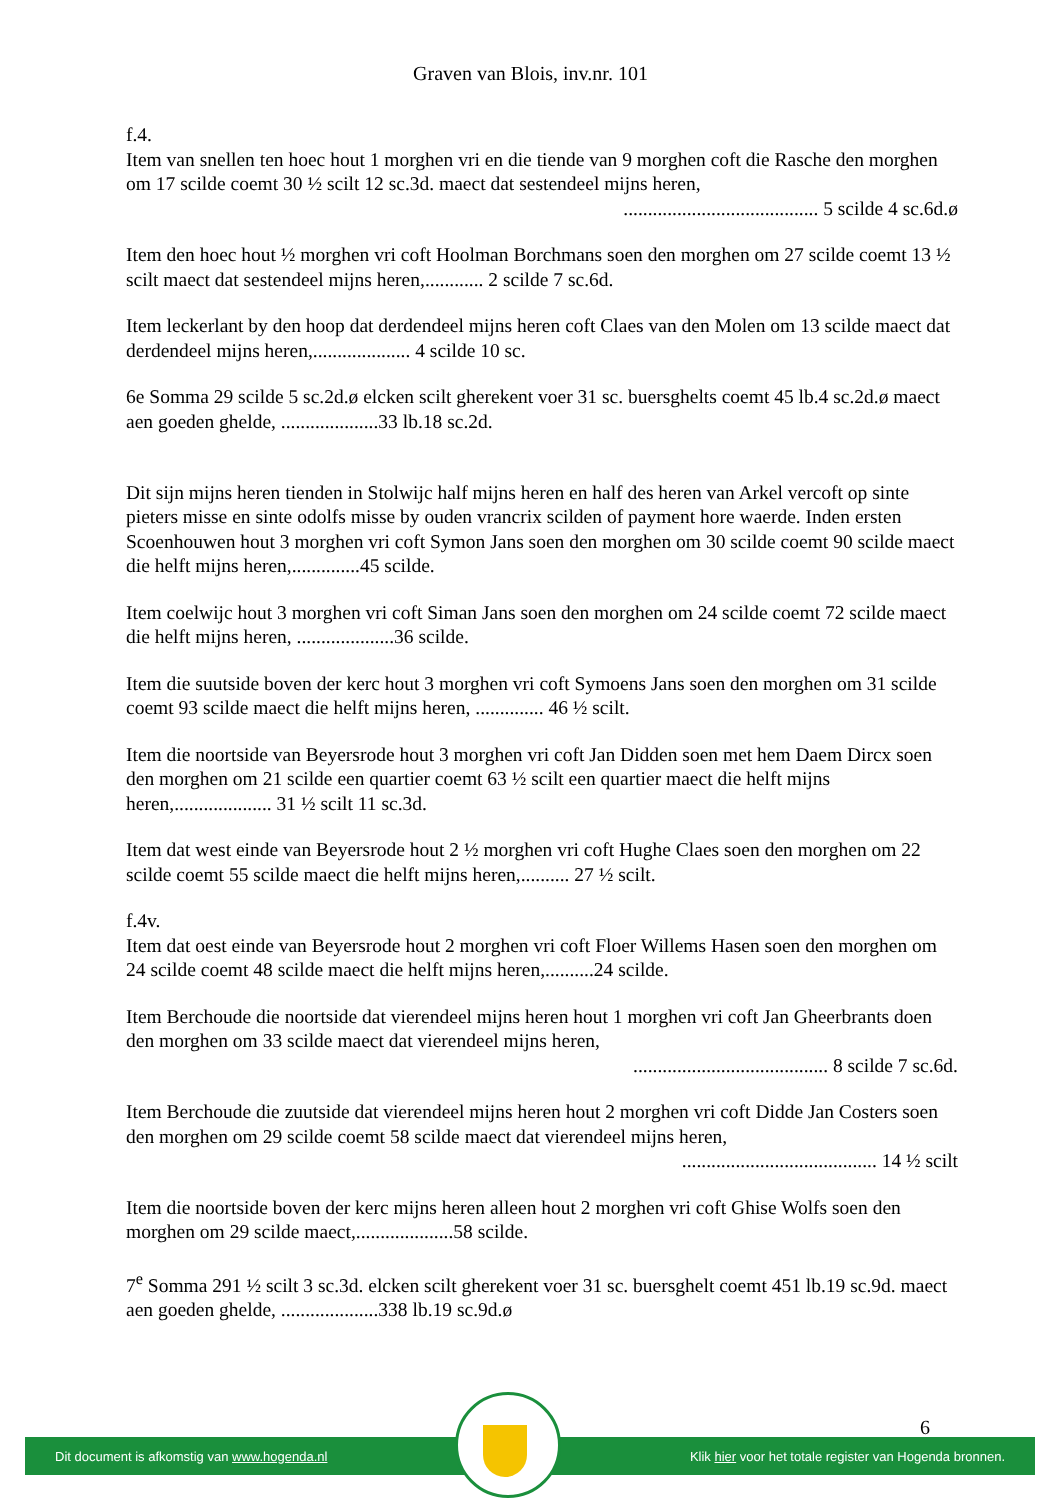Graven van Blois, inv.nr. 101
f.4.
Item van snellen ten hoec hout 1 morghen vri en die tiende van 9 morghen coft die Rasche den morghen om 17 scilde coemt 30 ½ scilt 12 sc.3d. maect dat sestendeel mijns heren,
........................................ 5 scilde 4 sc.6d.ø
Item den hoec hout ½ morghen vri coft Hoolman Borchmans soen den morghen om 27 scilde coemt 13 ½ scilt maect dat sestendeel mijns heren,............ 2 scilde 7 sc.6d.
Item leckerlant by den hoop dat derdendeel mijns heren coft Claes van den Molen om 13 scilde maect dat derdendeel mijns heren,.................... 4 scilde 10 sc.
6e Somma 29 scilde 5 sc.2d.ø elcken scilt gherekent voer 31 sc. buersghelts coemt 45 lb.4 sc.2d.ø maect aen goeden ghelde, ....................33 lb.18 sc.2d.
Dit sijn mijns heren tienden in Stolwijc half mijns heren en half des heren van Arkel vercoft op sinte pieters misse en sinte odolfs misse by ouden vrancrix scilden of payment hore waerde. Inden ersten Scoenhouwen hout 3 morghen vri coft Symon Jans soen den morghen om 30 scilde coemt 90 scilde maect die helft mijns heren,..............45 scilde.
Item coelwijc hout 3 morghen vri coft Siman Jans soen den morghen om 24 scilde coemt 72 scilde maect die helft mijns heren, ....................36 scilde.
Item die suutside boven der kerc hout 3 morghen vri coft Symoens Jans soen den morghen om 31 scilde coemt 93 scilde maect die helft mijns heren, .............. 46 ½ scilt.
Item die noortside van Beyersrode hout 3 morghen vri coft Jan Didden soen met hem Daem Dircx soen den morghen om 21 scilde een quartier coemt 63 ½ scilt een quartier maect die helft mijns heren,.................... 31 ½ scilt 11 sc.3d.
Item dat west einde van Beyersrode hout 2 ½ morghen vri coft Hughe Claes soen den morghen om 22 scilde coemt 55 scilde maect die helft mijns heren,.......... 27 ½ scilt.
f.4v.
Item dat oest einde van Beyersrode hout 2 morghen vri coft Floer Willems Hasen soen den morghen om 24 scilde coemt 48 scilde maect die helft mijns heren,..........24 scilde.
Item Berchoude die noortside dat vierendeel mijns heren hout 1 morghen vri coft Jan Gheerbrants doen den morghen om 33 scilde maect dat vierendeel mijns heren,
........................................ 8 scilde 7 sc.6d.
Item Berchoude die zuutside dat vierendeel mijns heren hout 2 morghen vri coft Didde Jan Costers soen den morghen om 29 scilde coemt 58 scilde maect dat vierendeel mijns heren,
........................................ 14 ½ scilt
Item die noortside boven der kerc mijns heren alleen hout 2 morghen vri coft Ghise Wolfs soen den morghen om 29 scilde maect,....................58 scilde.
7<sup>e</sup> Somma 291 ½ scilt 3 sc.3d. elcken scilt gherekent voer 31 sc. buersghelt coemt 451 lb.19 sc.9d. maect aen goeden ghelde, ....................338 lb.19 sc.9d.ø
6
Dit document is afkomstig van www.hogenda.nl Klik hier voor het totale register van Hogenda bronnen.